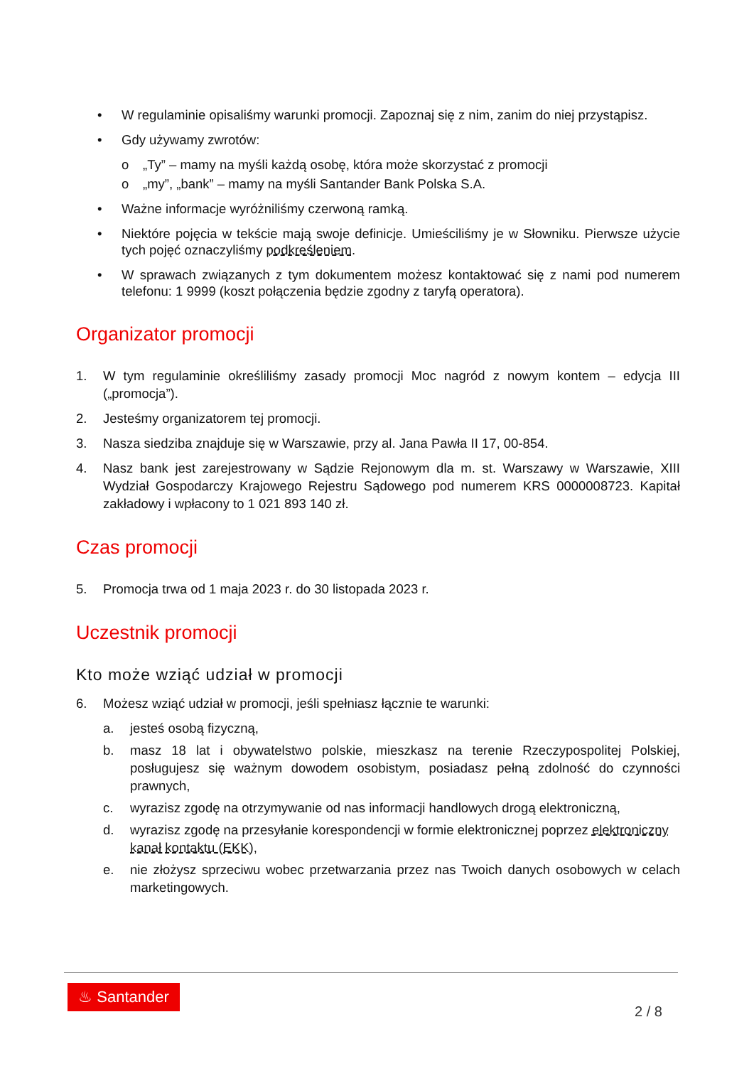• W regulaminie opisaliśmy warunki promocji. Zapoznaj się z nim, zanim do niej przystąpisz.
• Gdy używamy zwrotów:
o „Ty” – mamy na myśli każdą osobę, która może skorzystać z promocji
o „my”, „bank” – mamy na myśli Santander Bank Polska S.A.
• Ważne informacje wyróżniliśmy czerwoną ramką.
• Niektóre pojęcia w tekście mają swoje definicje. Umieściliśmy je w Słowniku. Pierwsze użycie tych pojęć oznaczyliśmy podkreśleniem.
• W sprawach związanych z tym dokumentem możesz kontaktować się z nami pod numerem telefonu: 1 9999 (koszt połączenia będzie zgodny z taryfą operatora).
Organizator promocji
1. W tym regulaminie określiliśmy zasady promocji Moc nagród z nowym kontem – edycja III („promocja”).
2. Jesteśmy organizatorem tej promocji.
3. Nasza siedziba znajduje się w Warszawie, przy al. Jana Pawła II 17, 00-854.
4. Nasz bank jest zarejestrowany w Sądzie Rejonowym dla m. st. Warszawy w Warszawie, XIII Wydział Gospodarczy Krajowego Rejestru Sądowego pod numerem KRS 0000008723. Kapitał zakładowy i wpłacony to 1 021 893 140 zł.
Czas promocji
5. Promocja trwa od 1 maja 2023 r. do 30 listopada 2023 r.
Uczestnik promocji
Kto może wziąć udział w promocji
6. Możesz wziąć udział w promocji, jeśli spełniasz łącznie te warunki:
a. jesteś osobą fizyczną,
b. masz 18 lat i obywatelstwo polskie, mieszkasz na terenie Rzeczypospolitej Polskiej, posługujesz się ważnym dowodem osobistym, posiadasz pełną zdolność do czynności prawnych,
c. wyrazisz zgodę na otrzymywanie od nas informacji handlowych drogą elektroniczną,
d. wyrazisz zgodę na przesyłanie korespondencji w formie elektronicznej poprzez elektroniczny kanał kontaktu (EKK),
e. nie złożysz sprzeciwu wobec przetwarzania przez nas Twoich danych osobowych w celach marketingowych.
♨ Santander
2 / 8